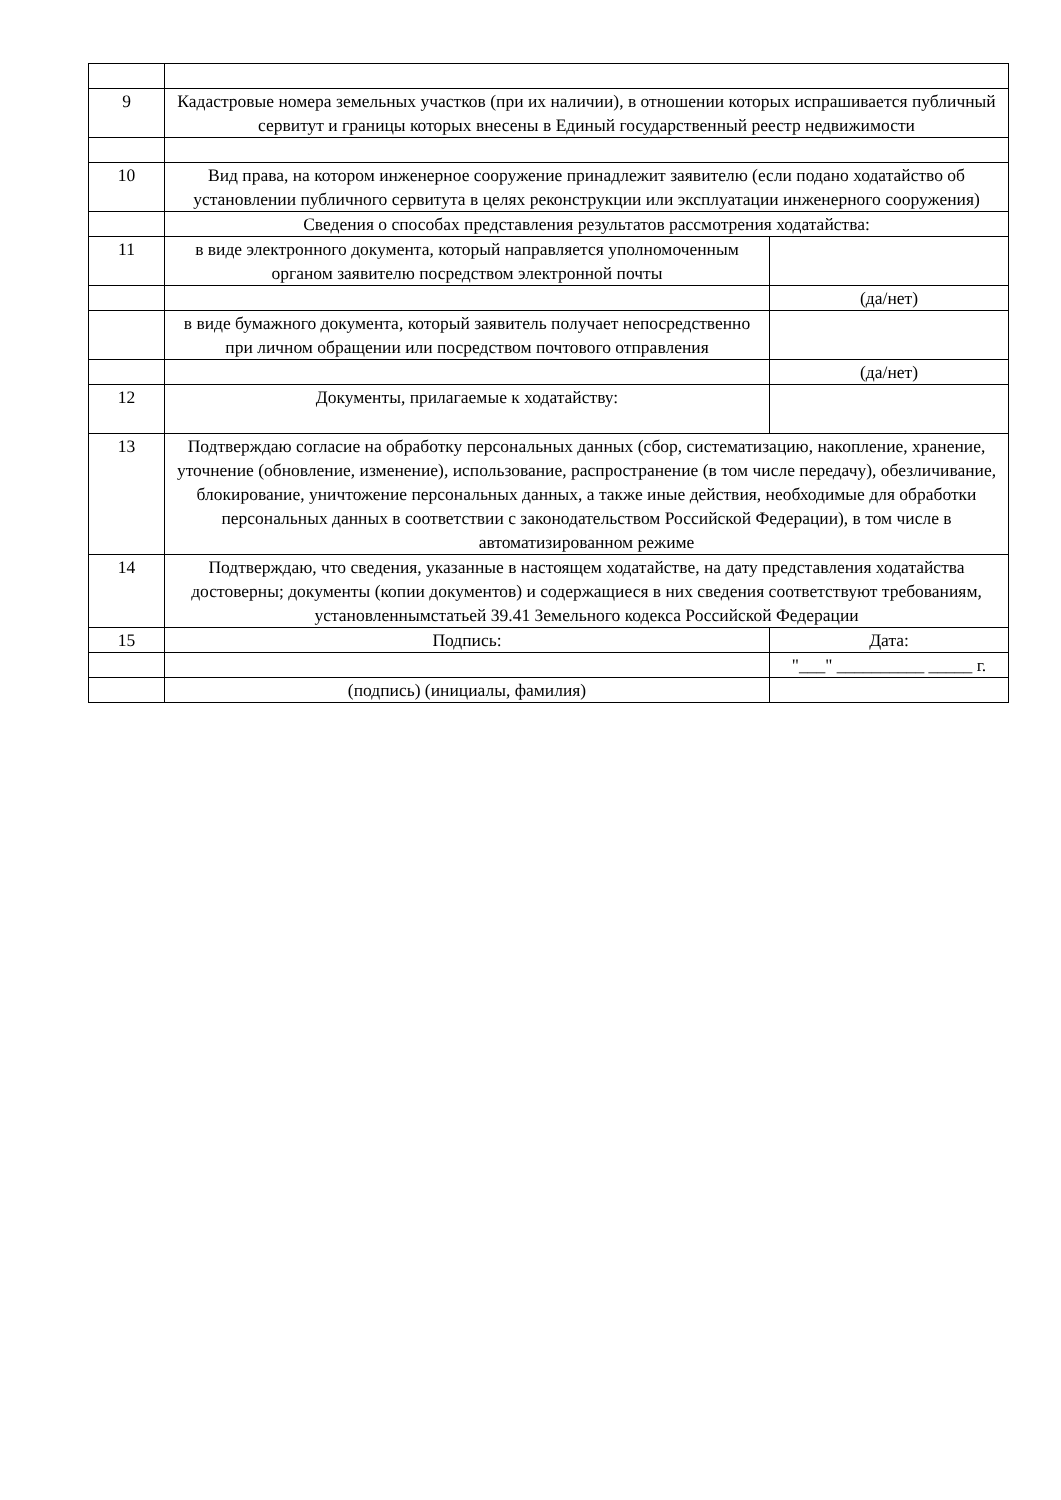| 9 | Кадастровые номера земельных участков (при их наличии), в отношении которых испрашивается публичный сервитут и границы которых внесены в Единый государственный реестр недвижимости | |
| 10 | Вид права, на котором инженерное сооружение принадлежит заявителю (если подано ходатайство об установлении публичного сервитута в целях реконструкции или эксплуатации инженерного сооружения) | |
| | Сведения о способах представления результатов рассмотрения ходатайства: | |
| 11 | в виде электронного документа, который направляется уполномоченным органом заявителю посредством электронной почты | |
| | | (да/нет) |
| | в виде бумажного документа, который заявитель получает непосредственно при личном обращении или посредством почтового отправления | |
| | | (да/нет) |
| 12 | Документы, прилагаемые к ходатайству: | |
| 13 | Подтверждаю согласие на обработку персональных данных (сбор, систематизацию, накопление, хранение, уточнение (обновление, изменение), использование, распространение (в том числе передачу), обезличивание, блокирование, уничтожение персональных данных, а также иные действия, необходимые для обработки персональных данных в соответствии с законодательством Российской Федерации), в том числе в автоматизированном режиме | |
| 14 | Подтверждаю, что сведения, указанные в настоящем ходатайстве, на дату представления ходатайства достоверны; документы (копии документов) и содержащиеся в них сведения соответствуют требованиям, установленнымстатьей 39.41 Земельного кодекса Российской Федерации | |
| 15 | Подпись: | Дата: |
| | | "___" __________ _____ г. |
| | (подпись) (инициалы, фамилия) | |